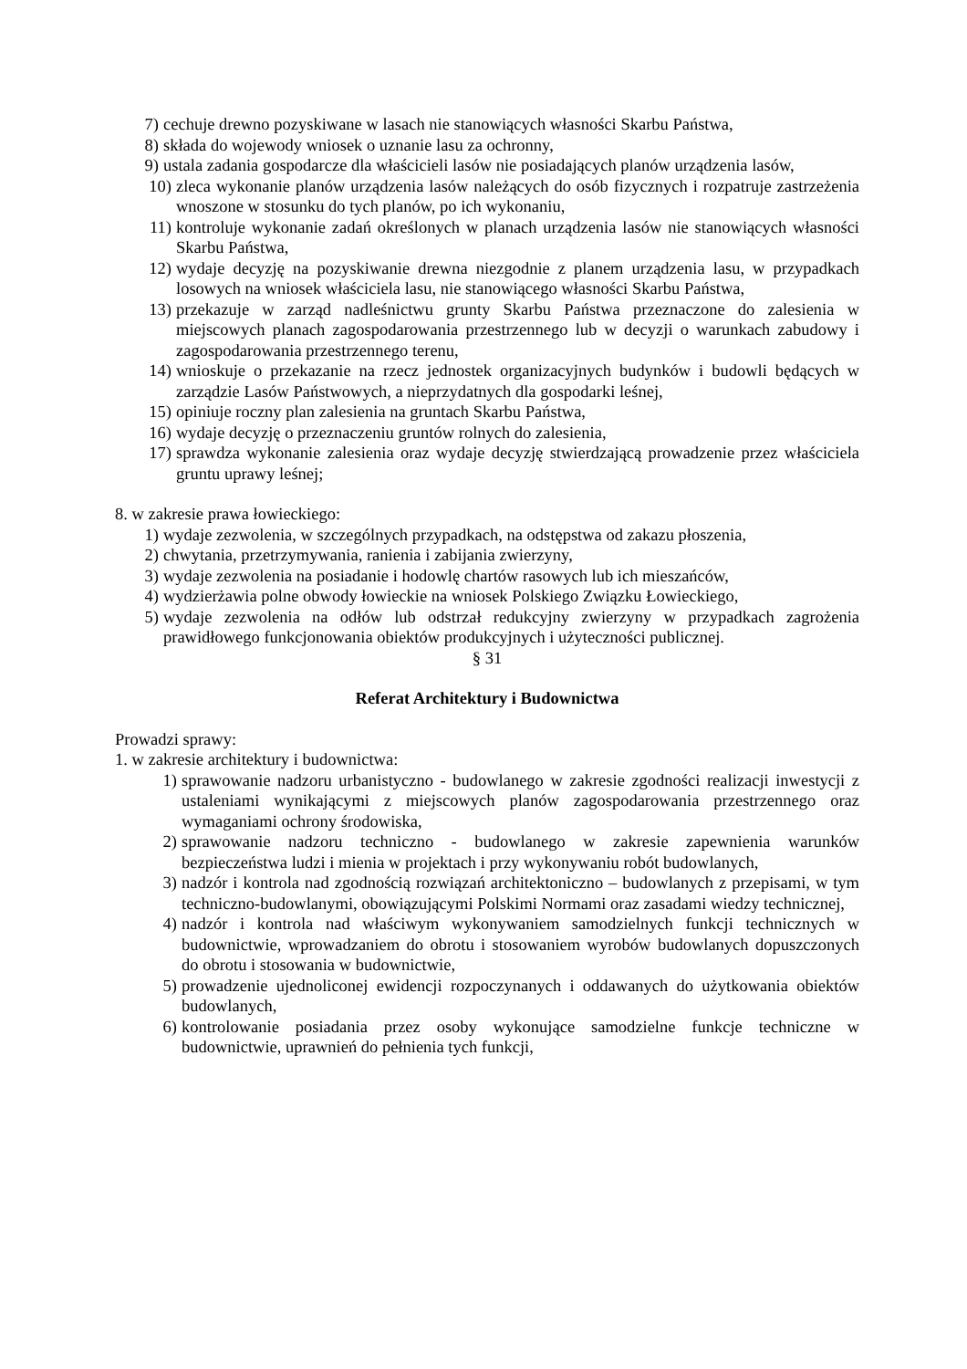7) cechuje drewno pozyskiwane w lasach nie stanowiących własności Skarbu Państwa,
8) składa do wojewody wniosek o uznanie lasu za ochronny,
9) ustala zadania gospodarcze dla właścicieli lasów nie posiadających planów urządzenia lasów,
10) zleca wykonanie planów urządzenia lasów należących do osób fizycznych i rozpatruje zastrzeżenia wnoszone w stosunku do tych planów, po ich wykonaniu,
11) kontroluje wykonanie zadań określonych w planach urządzenia lasów nie stanowiących własności Skarbu Państwa,
12) wydaje decyzję na pozyskiwanie drewna niezgodnie z planem urządzenia lasu, w przypadkach losowych na wniosek właściciela lasu, nie stanowiącego własności Skarbu Państwa,
13) przekazuje w zarząd nadleśnictwu grunty Skarbu Państwa przeznaczone do zalesienia w miejscowych planach zagospodarowania przestrzennego lub w decyzji o warunkach zabudowy i zagospodarowania przestrzennego terenu,
14) wnioskuje o przekazanie na rzecz jednostek organizacyjnych budynków i budowli będących w zarządzie Lasów Państwowych, a nieprzydatnych dla gospodarki leśnej,
15) opiniuje roczny plan zalesienia na gruntach Skarbu Państwa,
16) wydaje decyzję o przeznaczeniu gruntów rolnych do zalesienia,
17) sprawdza wykonanie zalesienia oraz wydaje decyzję stwierdzającą prowadzenie przez właściciela gruntu uprawy leśnej;
8. w zakresie prawa łowieckiego:
1) wydaje zezwolenia, w szczególnych przypadkach, na odstępstwa od zakazu płoszenia,
2) chwytania, przetrzymywania, ranienia i zabijania zwierzyny,
3) wydaje zezwolenia na posiadanie i hodowlę chartów rasowych lub ich mieszańców,
4) wydzierżawia polne obwody łowieckie na wniosek Polskiego Związku Łowieckiego,
5) wydaje zezwolenia na odłów lub odstrzał redukcyjny zwierzyny w przypadkach zagrożenia prawidłowego funkcjonowania obiektów produkcyjnych i użyteczności publicznej.
§ 31
Referat Architektury i Budownictwa
Prowadzi sprawy:
1. w zakresie architektury i budownictwa:
1) sprawowanie nadzoru urbanistyczno - budowlanego w zakresie zgodności realizacji inwestycji z ustaleniami wynikającymi z miejscowych planów zagospodarowania przestrzennego oraz wymaganiami ochrony środowiska,
2) sprawowanie nadzoru techniczno - budowlanego w zakresie zapewnienia warunków bezpieczeństwa ludzi i mienia w projektach i przy wykonywaniu robót budowlanych,
3) nadzór i kontrola nad zgodnością rozwiązań architektoniczno – budowlanych z przepisami, w tym techniczno-budowlanymi, obowiązującymi Polskimi Normami oraz zasadami wiedzy technicznej,
4) nadzór i kontrola nad właściwym wykonywaniem samodzielnych funkcji technicznych w budownictwie, wprowadzaniem do obrotu i stosowaniem wyrobów budowlanych dopuszczonych do obrotu i stosowania w budownictwie,
5) prowadzenie ujednoliconej ewidencji rozpoczynanych i oddawanych do użytkowania obiektów budowlanych,
6) kontrolowanie posiadania przez osoby wykonujące samodzielne funkcje techniczne w budownictwie, uprawnień do pełnienia tych funkcji,